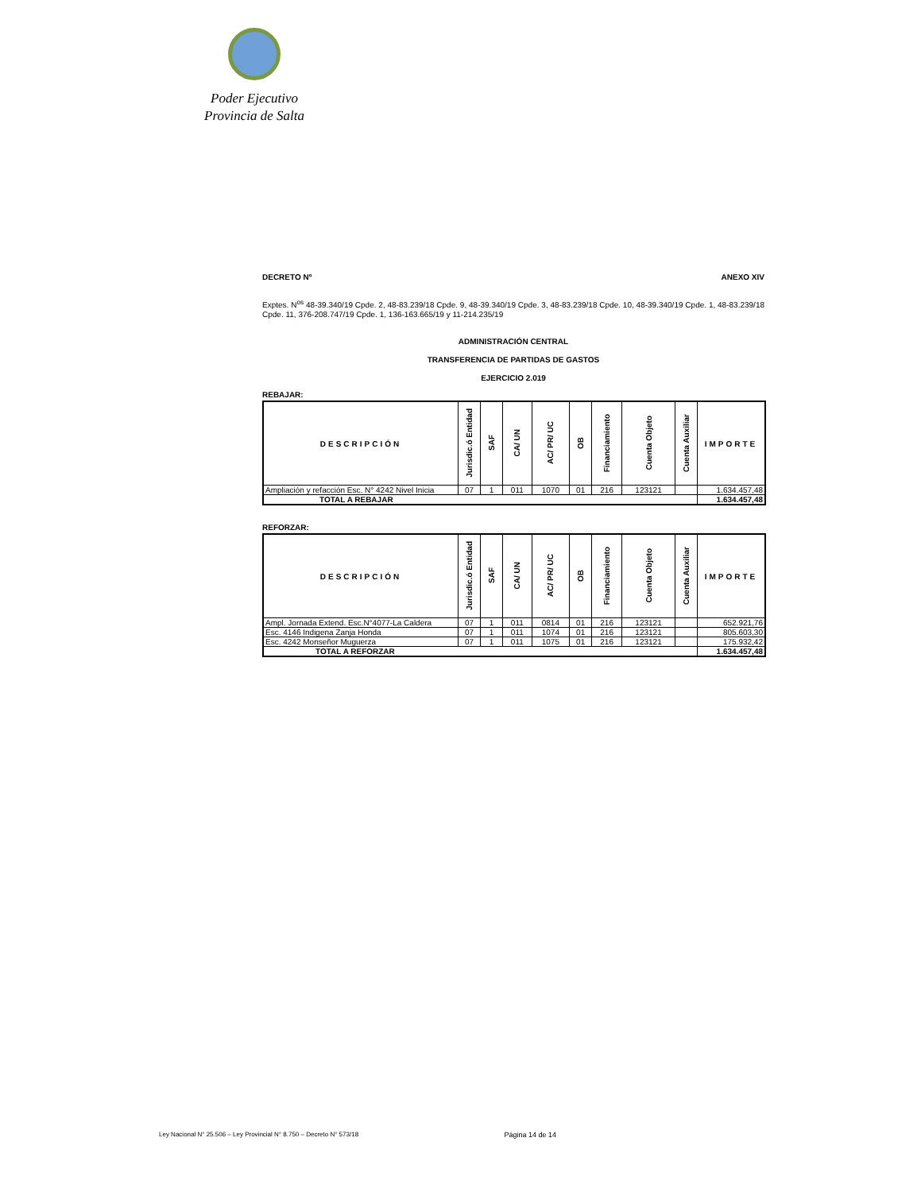Poder Ejecutivo
Provincia de Salta
DECRETO Nº ANEXO XIV
Exptes. N<sup>os</sup> 48-39.340/19 Cpde. 2, 48-83.239/18 Cpde. 9, 48-39.340/19 Cpde. 3, 48-83.239/18 Cpde. 10, 48-39.340/19 Cpde. 1, 48-83.239/18 Cpde. 11, 376-208.747/19 Cpde. 1, 136-163.665/19 y 11-214.235/19
ADMINISTRACIÓN CENTRAL
TRANSFERENCIA DE PARTIDAS DE GASTOS
EJERCICIO 2.019
REBAJAR:
| DESCRIPCIÓN | Jurisdic.ó Entidad | SAF | CA/ UN | AC/ PR/ UC | OB | Financiamiento | Cuenta Objeto | Cuenta Auxiliar | IMPORTE |
| --- | --- | --- | --- | --- | --- | --- | --- | --- | --- |
| Ampliación y refacción Esc. N° 4242 Nivel Inicia | 07 | 1 | 011 | 1070 | 01 | 216 | 123121 | | 1.634.457,48 |
| TOTAL A REBAJAR | | | | | | | | | 1.634.457,48 |
REFORZAR:
| DESCRIPCIÓN | Jurisdic.ó Entidad | SAF | CA/ UN | AC/ PR/ UC | OB | Financiamiento | Cuenta Objeto | Cuenta Auxiliar | IMPORTE |
| --- | --- | --- | --- | --- | --- | --- | --- | --- | --- |
| Ampl. Jornada Extend. Esc.N°4077-La Caldera | 07 | 1 | 011 | 0814 | 01 | 216 | 123121 | | 652.921,76 |
| Esc. 4146 Indigena Zanja Honda | 07 | 1 | 011 | 1074 | 01 | 216 | 123121 | | 805.603,30 |
| Esc. 4242 Monseñor Muguerza | 07 | 1 | 011 | 1075 | 01 | 216 | 123121 | | 175.932,42 |
| TOTAL A REFORZAR | | | | | | | | | 1.634.457,48 |
Ley Nacional N° 25.506 – Ley Provincial N° 8.750 – Decreto N° 573/18 Página 14 de 14